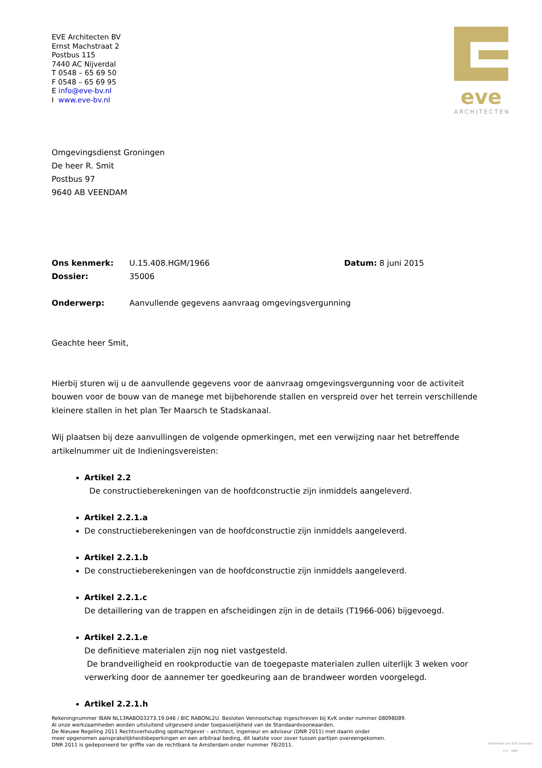EVE Architecten BV
Ernst Machstraat 2
Postbus 115
7440 AC Nijverdal
T 0548 – 65 69 50
F 0548 – 65 69 95
E info@eve-bv.nl
I www.eve-bv.nl
eve
ARCHITECTEN
Omgevingsdienst Groningen
De heer R. Smit
Postbus 97
9640 AB VEENDAM
Ons kenmerk: U.15.408.HGM/1966 Datum: 8 juni 2015
Dossier: 35006
Onderwerp: Aanvullende gegevens aanvraag omgevingsvergunning
Geachte heer Smit,
Hierbij sturen wij u de aanvullende gegevens voor de aanvraag omgevingsvergunning voor de activiteit bouwen voor de bouw van de manege met bijbehorende stallen en verspreid over het terrein verschillende kleinere stallen in het plan Ter Maarsch te Stadskanaal.
Wij plaatsen bij deze aanvullingen de volgende opmerkingen, met een verwijzing naar het betreffende artikelnummer uit de Indieningsvereisten:
Artikel 2.2
De constructieberekeningen van de hoofdconstructie zijn inmiddels aangeleverd.
Artikel 2.2.1.a
De constructieberekeningen van de hoofdconstructie zijn inmiddels aangeleverd.
Artikel 2.2.1.b
De constructieberekeningen van de hoofdconstructie zijn inmiddels aangeleverd.
Artikel 2.2.1.c
De detaillering van de trappen en afscheidingen zijn in de details (T1966-006) bijgevoegd.
Artikel 2.2.1.e
De definitieve materialen zijn nog niet vastgesteld.
De brandveiligheid en rookproductie van de toegepaste materialen zullen uiterlijk 3 weken voor verwerking door de aannemer ter goedkeuring aan de brandweer worden voorgelegd.
Artikel 2.2.1.h
Rekeningnummer IBAN NL13RABO03273.19.046 / BIC RABONL2U. Besloten Vennootschap ingeschreven bij KvK onder nummer 08098089.
Al onze werkzaamheden worden uitsluitend uitgevoerd onder toepasselijkheid van de Standaardvoorwaarden.
De Nieuwe Regeling 2011 Rechtsverhouding opdrachtgever – architect, ingenieur en adviseur (DNR 2011) met daarin onder
meer opgenomen aansprakelijkheidsbeperkingen en een arbitraal beding, dit laatste voor zover tussen partijen overeengekomen.
DNR 2011 is gedeponeerd ter griffie van de rechtbank te Amsterdam onder nummer 78/2011.
Onderdeel van EVE Concepts
eve odin